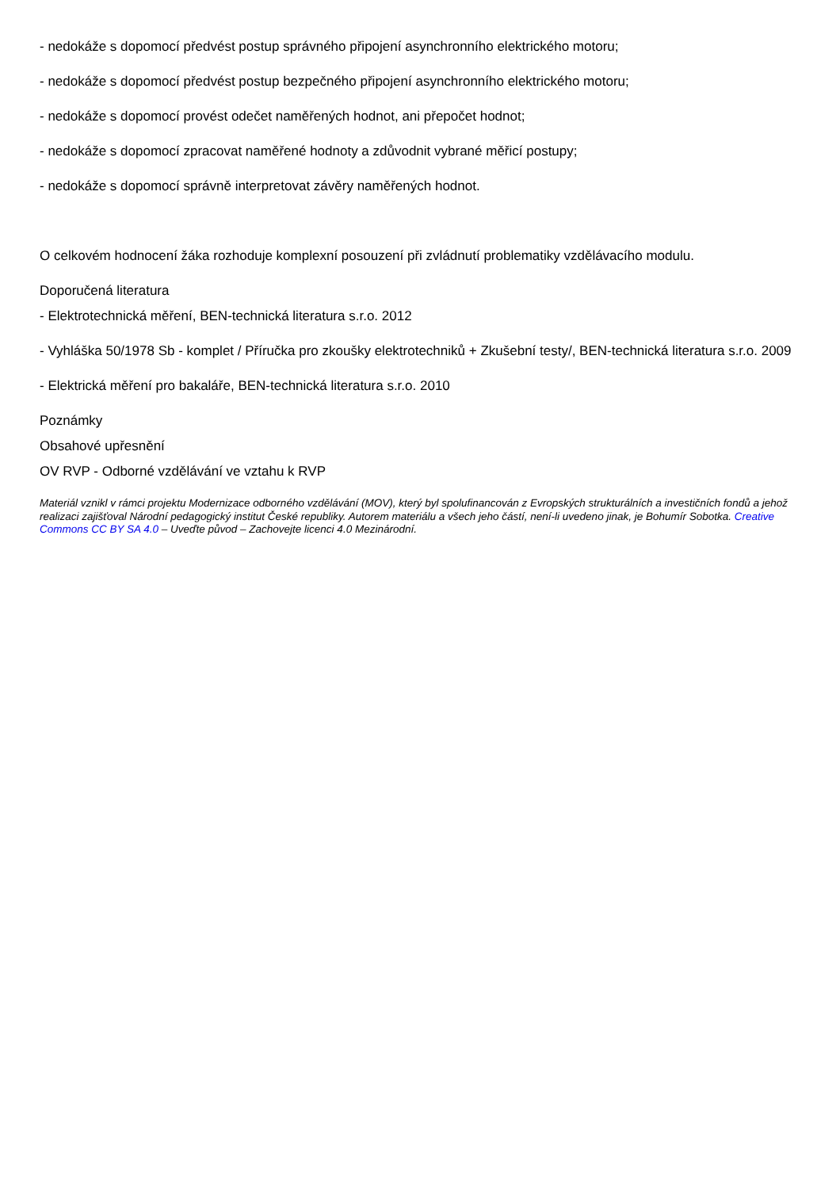- nedokáže s dopomocí předvést postup správného připojení asynchronního elektrického motoru;
- nedokáže s dopomocí předvést postup bezpečného připojení asynchronního elektrického motoru;
- nedokáže s dopomocí provést odečet naměřených hodnot, ani přepočet hodnot;
- nedokáže s dopomocí zpracovat naměřené hodnoty a zdůvodnit vybrané měřicí postupy;
- nedokáže s dopomocí správně interpretovat závěry naměřených hodnot.
O celkovém hodnocení žáka rozhoduje komplexní posouzení při zvládnutí problematiky vzdělávacího modulu.
Doporučená literatura
- Elektrotechnická měření, BEN-technická literatura s.r.o. 2012
- Vyhláška 50/1978 Sb - komplet / Příručka pro zkoušky elektrotechniků + Zkušební testy/, BEN-technická literatura s.r.o. 2009
- Elektrická měření pro bakaláře, BEN-technická literatura s.r.o. 2010
Poznámky
Obsahové upřesnění
OV RVP - Odborné vzdělávání ve vztahu k RVP
Materiál vznikl v rámci projektu Modernizace odborného vzdělávání (MOV), který byl spolufinancován z Evropských strukturálních a investičních fondů a jehož realizaci zajišťoval Národní pedagogický institut České republiky. Autorem materiálu a všech jeho částí, není-li uvedeno jinak, je Bohumír Sobotka. Creative Commons CC BY SA 4.0 – Uveďte původ – Zachovejte licenci 4.0 Mezinárodní.